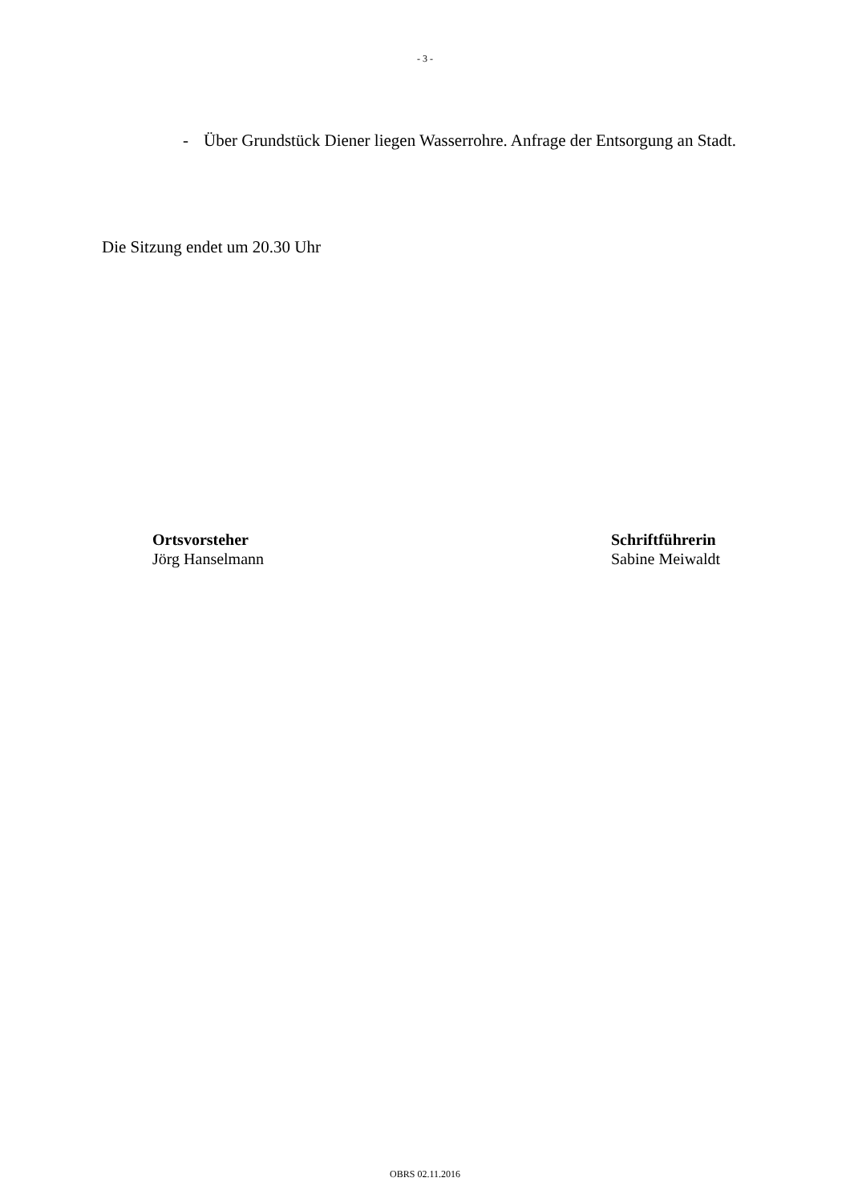- 3 -
- Über Grundstück Diener liegen Wasserrohre. Anfrage der Entsorgung an Stadt.
Die Sitzung endet um 20.30 Uhr
Ortsvorsteher
Jörg Hanselmann
Schriftführerin
Sabine Meiwaldt
OBRS 02.11.2016